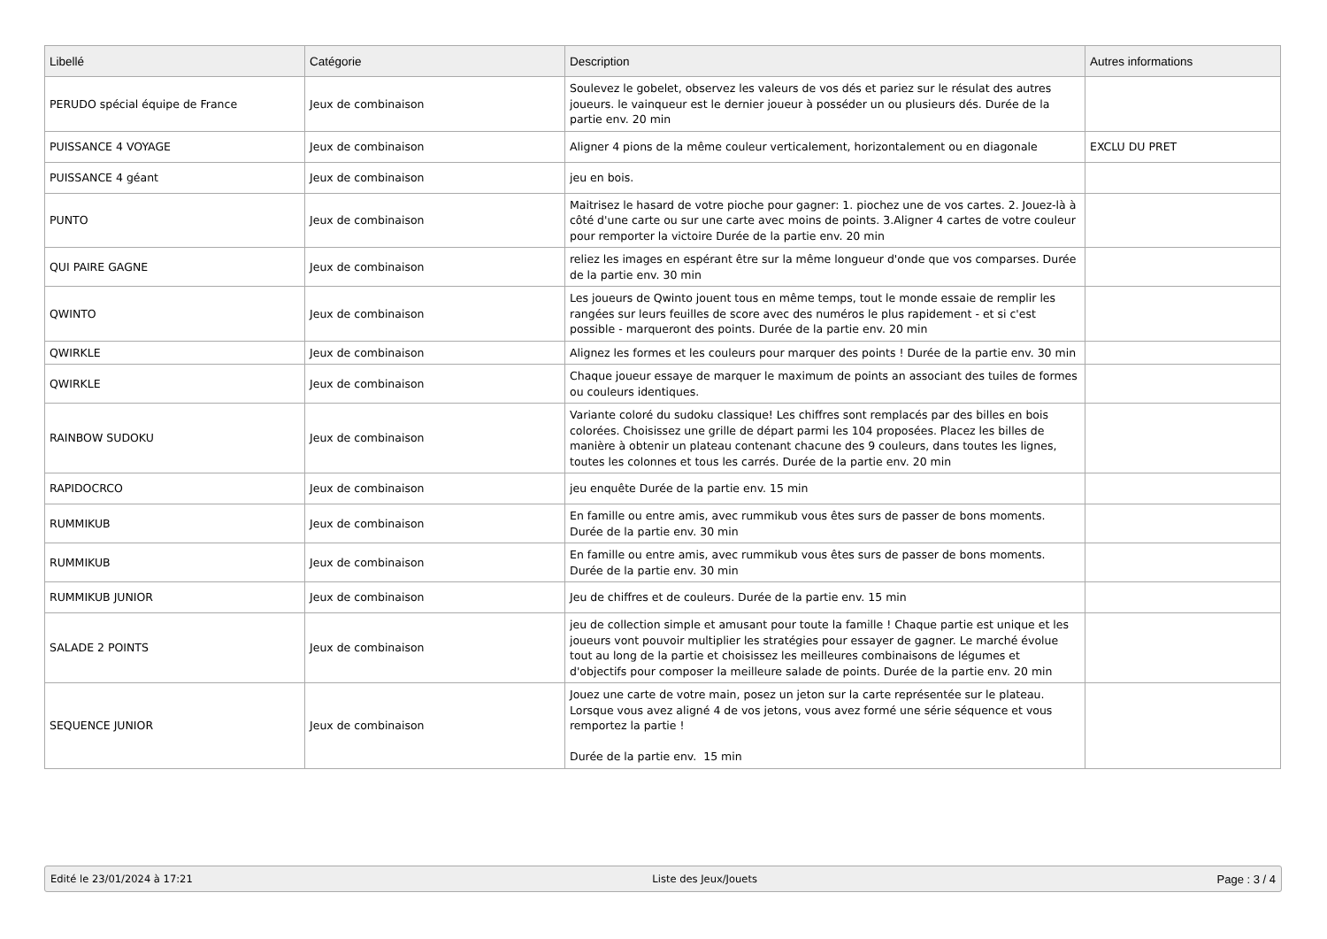| Libellé | Catégorie | Description | Autres informations |
| --- | --- | --- | --- |
| PERUDO spécial équipe de France | Jeux de combinaison | Soulevez le gobelet, observez les valeurs de vos dés et pariez sur le résulat des autres joueurs. le vainqueur est le dernier joueur à posséder un ou plusieurs dés. Durée de la partie env. 20 min | |
| PUISSANCE 4 VOYAGE | Jeux de combinaison | Aligner 4 pions de la même couleur verticalement, horizontalement ou en diagonale | EXCLU DU PRET |
| PUISSANCE 4 géant | Jeux de combinaison | jeu en bois. | |
| PUNTO | Jeux de combinaison | Maitrisez le hasard de votre pioche pour gagner: 1. piochez une de vos cartes. 2. Jouez-là à côté d'une carte ou sur une carte avec moins de points. 3.Aligner 4 cartes de votre couleur pour remporter la victoire Durée de la partie env. 20 min | |
| QUI PAIRE GAGNE | Jeux de combinaison | reliez les images en espérant être sur la même longueur d'onde que vos comparses. Durée de la partie env. 30 min | |
| QWINTO | Jeux de combinaison | Les joueurs de Qwinto jouent tous en même temps, tout le monde essaie de remplir les rangées sur leurs feuilles de score avec des numéros le plus rapidement - et si c'est possible - marqueront des points. Durée de la partie env. 20 min | |
| QWIRKLE | Jeux de combinaison | Alignez les formes et les couleurs pour marquer des points ! Durée de la partie env. 30 min | |
| QWIRKLE | Jeux de combinaison | Chaque joueur essaye de marquer le maximum de points an associant des tuiles de formes ou couleurs identiques. | |
| RAINBOW SUDOKU | Jeux de combinaison | Variante coloré du sudoku classique! Les chiffres sont remplacés par des billes en bois colorées. Choisissez une grille de départ parmi les 104 proposées. Placez les billes de manière à obtenir un plateau contenant chacune des 9 couleurs, dans toutes les lignes, toutes les colonnes et tous les carrés. Durée de la partie env. 20 min | |
| RAPIDOCRCO | Jeux de combinaison | jeu enquête Durée de la partie env. 15 min | |
| RUMMIKUB | Jeux de combinaison | En famille ou entre amis, avec rummikub vous êtes surs de passer de bons moments. Durée de la partie env. 30 min | |
| RUMMIKUB | Jeux de combinaison | En famille ou entre amis, avec rummikub vous êtes surs de passer de bons moments. Durée de la partie env. 30 min | |
| RUMMIKUB JUNIOR | Jeux de combinaison | Jeu de chiffres et de couleurs. Durée de la partie env. 15 min | |
| SALADE 2 POINTS | Jeux de combinaison | jeu de collection simple et amusant pour toute la famille ! Chaque partie est unique et les joueurs vont pouvoir multiplier les stratégies pour essayer de gagner. Le marché évolue tout au long de la partie et choisissez les meilleures combinaisons de légumes et d'objectifs pour composer la meilleure salade de points. Durée de la partie env. 20 min | |
| SEQUENCE JUNIOR | Jeux de combinaison | Jouez une carte de votre main, posez un jeton sur la carte représentée sur le plateau. Lorsque vous avez aligné 4 de vos jetons, vous avez formé une série séquence et vous remportez la partie ! Durée de la partie env. 15 min | |
Edité le 23/01/2024 à 17:21 Liste des Jeux/Jouets Page : 3 / 4